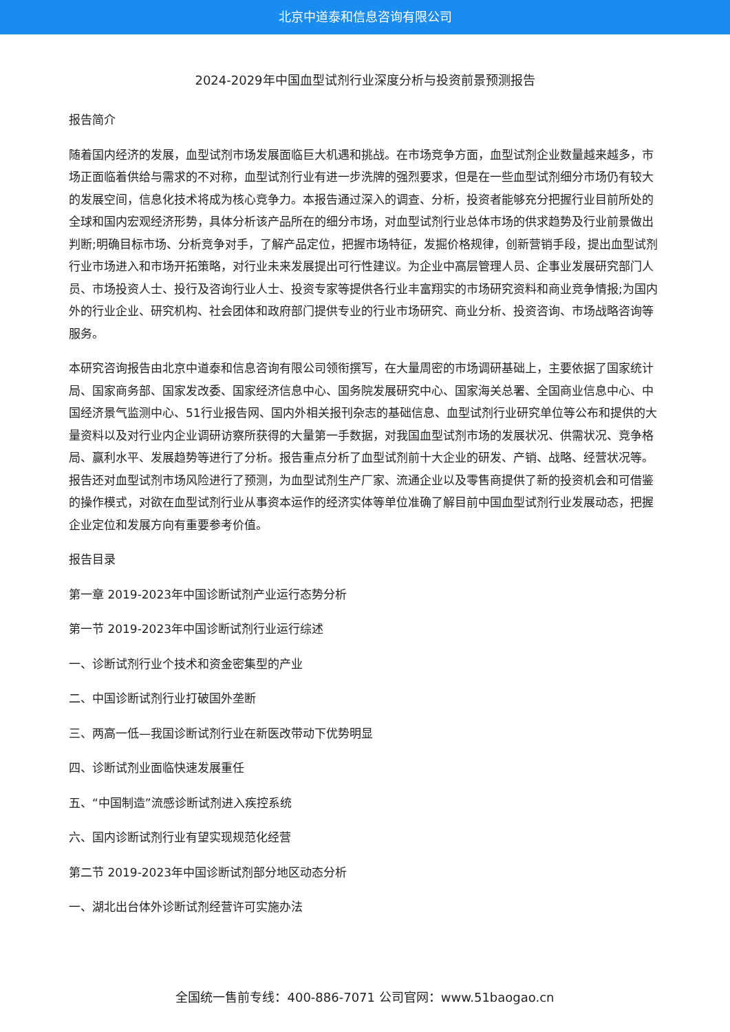北京中道泰和信息咨询有限公司
2024-2029年中国血型试剂行业深度分析与投资前景预测报告
报告简介
随着国内经济的发展，血型试剂市场发展面临巨大机遇和挑战。在市场竞争方面，血型试剂企业数量越来越多，市场正面临着供给与需求的不对称，血型试剂行业有进一步洗牌的强烈要求，但是在一些血型试剂细分市场仍有较大的发展空间，信息化技术将成为核心竞争力。本报告通过深入的调查、分析，投资者能够充分把握行业目前所处的全球和国内宏观经济形势，具体分析该产品所在的细分市场，对血型试剂行业总体市场的供求趋势及行业前景做出判断;明确目标市场、分析竞争对手，了解产品定位，把握市场特征，发掘价格规律，创新营销手段，提出血型试剂行业市场进入和市场开拓策略，对行业未来发展提出可行性建议。为企业中高层管理人员、企事业发展研究部门人员、市场投资人士、投行及咨询行业人士、投资专家等提供各行业丰富翔实的市场研究资料和商业竞争情报;为国内外的行业企业、研究机构、社会团体和政府部门提供专业的行业市场研究、商业分析、投资咨询、市场战略咨询等服务。
本研究咨询报告由北京中道泰和信息咨询有限公司领衔撰写，在大量周密的市场调研基础上，主要依据了国家统计局、国家商务部、国家发改委、国家经济信息中心、国务院发展研究中心、国家海关总署、全国商业信息中心、中国经济景气监测中心、51行业报告网、国内外相关报刊杂志的基础信息、血型试剂行业研究单位等公布和提供的大量资料以及对行业内企业调研访察所获得的大量第一手数据，对我国血型试剂市场的发展状况、供需状况、竞争格局、赢利水平、发展趋势等进行了分析。报告重点分析了血型试剂前十大企业的研发、产销、战略、经营状况等。报告还对血型试剂市场风险进行了预测，为血型试剂生产厂家、流通企业以及零售商提供了新的投资机会和可借鉴的操作模式，对欲在血型试剂行业从事资本运作的经济实体等单位准确了解目前中国血型试剂行业发展动态，把握企业定位和发展方向有重要参考价值。
报告目录
第一章 2019-2023年中国诊断试剂产业运行态势分析
第一节 2019-2023年中国诊断试剂行业运行综述
一、诊断试剂行业个技术和资金密集型的产业
二、中国诊断试剂行业打破国外垄断
三、两高一低—我国诊断试剂行业在新医改带动下优势明显
四、诊断试剂业面临快速发展重任
五、“中国制造”流感诊断试剂进入疾控系统
六、国内诊断试剂行业有望实现规范化经营
第二节 2019-2023年中国诊断试剂部分地区动态分析
一、湖北出台体外诊断试剂经营许可实施办法
全国统一售前专线：400-886-7071 公司官网：www.51baogao.cn